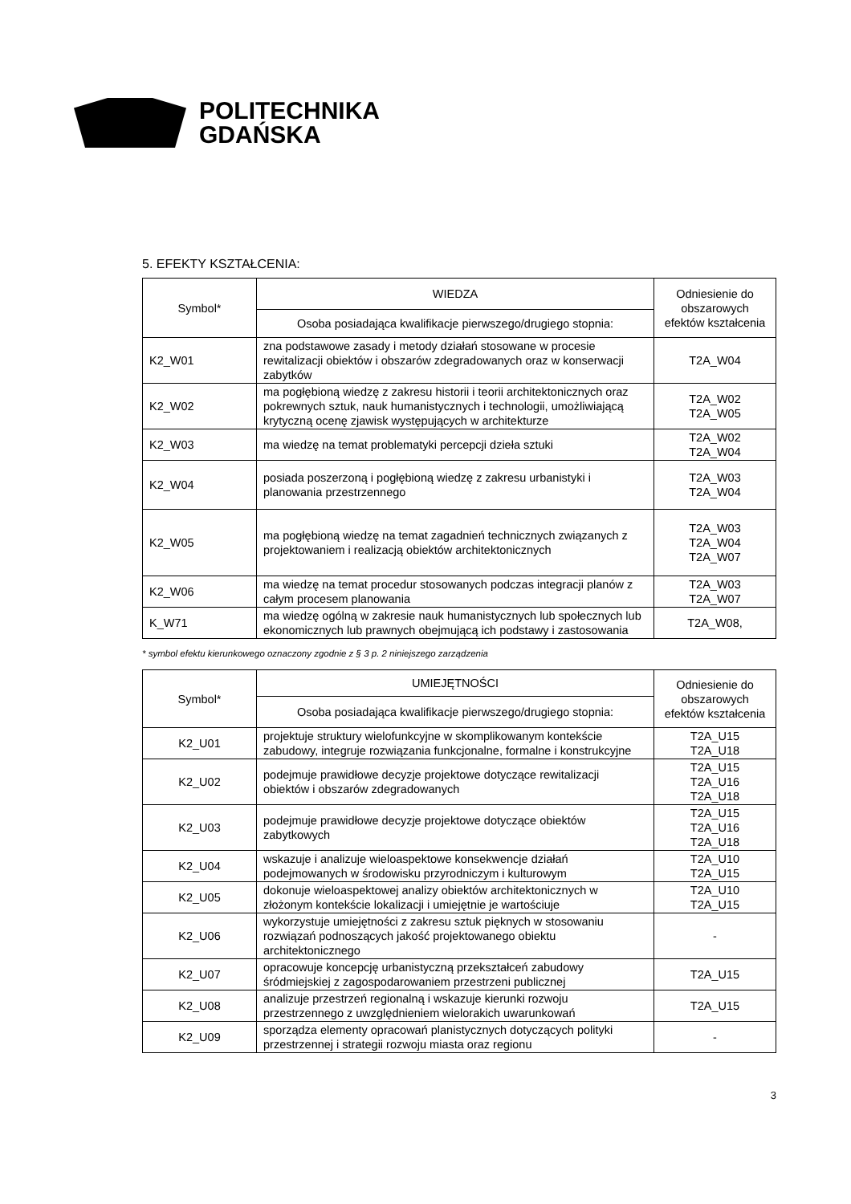POLITECHNIKA
GDAŃSKA
5. EFEKTY KSZTAŁCENIA:
| Symbol* | WIEDZA | Odniesienie do obszarowych efektów kształcenia |
| --- | --- | --- |
| | Osoba posiadająca kwalifikacje pierwszego/drugiego stopnia: | |
| K2_W01 | zna podstawowe zasady i metody działań stosowane w procesie rewitalizacji obiektów i obszarów zdegradowanych oraz w konserwacji zabytków | T2A_W04 |
| K2_W02 | ma pogłębioną wiedzę z zakresu historii i teorii architektonicznych oraz pokrewnych sztuk, nauk humanistycznych i technologii, umożliwiającą krytyczną ocenę zjawisk występujących w architekturze | T2A_W02 T2A_W05 |
| K2_W03 | ma wiedzę na temat problematyki percepcji dzieła sztuki | T2A_W02 T2A_W04 |
| K2_W04 | posiada poszerzoną i pogłębioną wiedzę z zakresu urbanistyki i planowania przestrzennego | T2A_W03 T2A_W04 |
| K2_W05 | ma pogłębioną wiedzę na temat zagadnień technicznych związanych z projektowaniem i realizacją obiektów architektonicznych | T2A_W03 T2A_W04 T2A_W07 |
| K2_W06 | ma wiedzę na temat procedur stosowanych podczas integracji planów z całym procesem planowania | T2A_W03 T2A_W07 |
| K_W71 | ma wiedzę ogólną w zakresie nauk humanistycznych lub społecznych lub ekonomicznych lub prawnych obejmującą ich podstawy i zastosowania | T2A_W08, |
* symbol efektu kierunkowego oznaczony zgodnie z § 3 p. 2 niniejszego zarządzenia
| Symbol* | UMIEJĘTNOŚCI | Odniesienie do obszarowych efektów kształcenia |
| --- | --- | --- |
| | Osoba posiadająca kwalifikacje pierwszego/drugiego stopnia: | |
| K2_U01 | projektuje struktury wielofunkcyjne w skomplikowanym kontekście zabudowy, integruje rozwiązania funkcjonalne, formalne i konstrukcyjne | T2A_U15 T2A_U18 |
| K2_U02 | podejmuje prawidłowe decyzje projektowe dotyczące rewitalizacji obiektów i obszarów zdegradowanych | T2A_U15 T2A_U16 T2A_U18 |
| K2_U03 | podejmuje prawidłowe decyzje projektowe dotyczące obiektów zabytkowych | T2A_U15 T2A_U16 T2A_U18 |
| K2_U04 | wskazuje i analizuje wieloaspektowe konsekwencje działań podejmowanych w środowisku przyrodniczym i kulturowym | T2A_U10 T2A_U15 |
| K2_U05 | dokonuje wieloaspektowej analizy obiektów architektonicznych w złożonym kontekście lokalizacji i umiejętnie je wartościuje | T2A_U10 T2A_U15 |
| K2_U06 | wykorzystuje umiejętności z zakresu sztuk pięknych w stosowaniu rozwiązań podnoszących jakość projektowanego obiektu architektonicznego | - |
| K2_U07 | opracowuje koncepcję urbanistyczną przekształceń zabudowy śródmiejskiej z zagospodarowaniem przestrzeni publicznej | T2A_U15 |
| K2_U08 | analizuje przestrzeń regionalną i wskazuje kierunki rozwoju przestrzennego z uwzględnieniem wielorakich uwarunkowań | T2A_U15 |
| K2_U09 | sporządza elementy opracowań planistycznych dotyczących polityki przestrzennej i strategii rozwoju miasta oraz regionu | - |
3